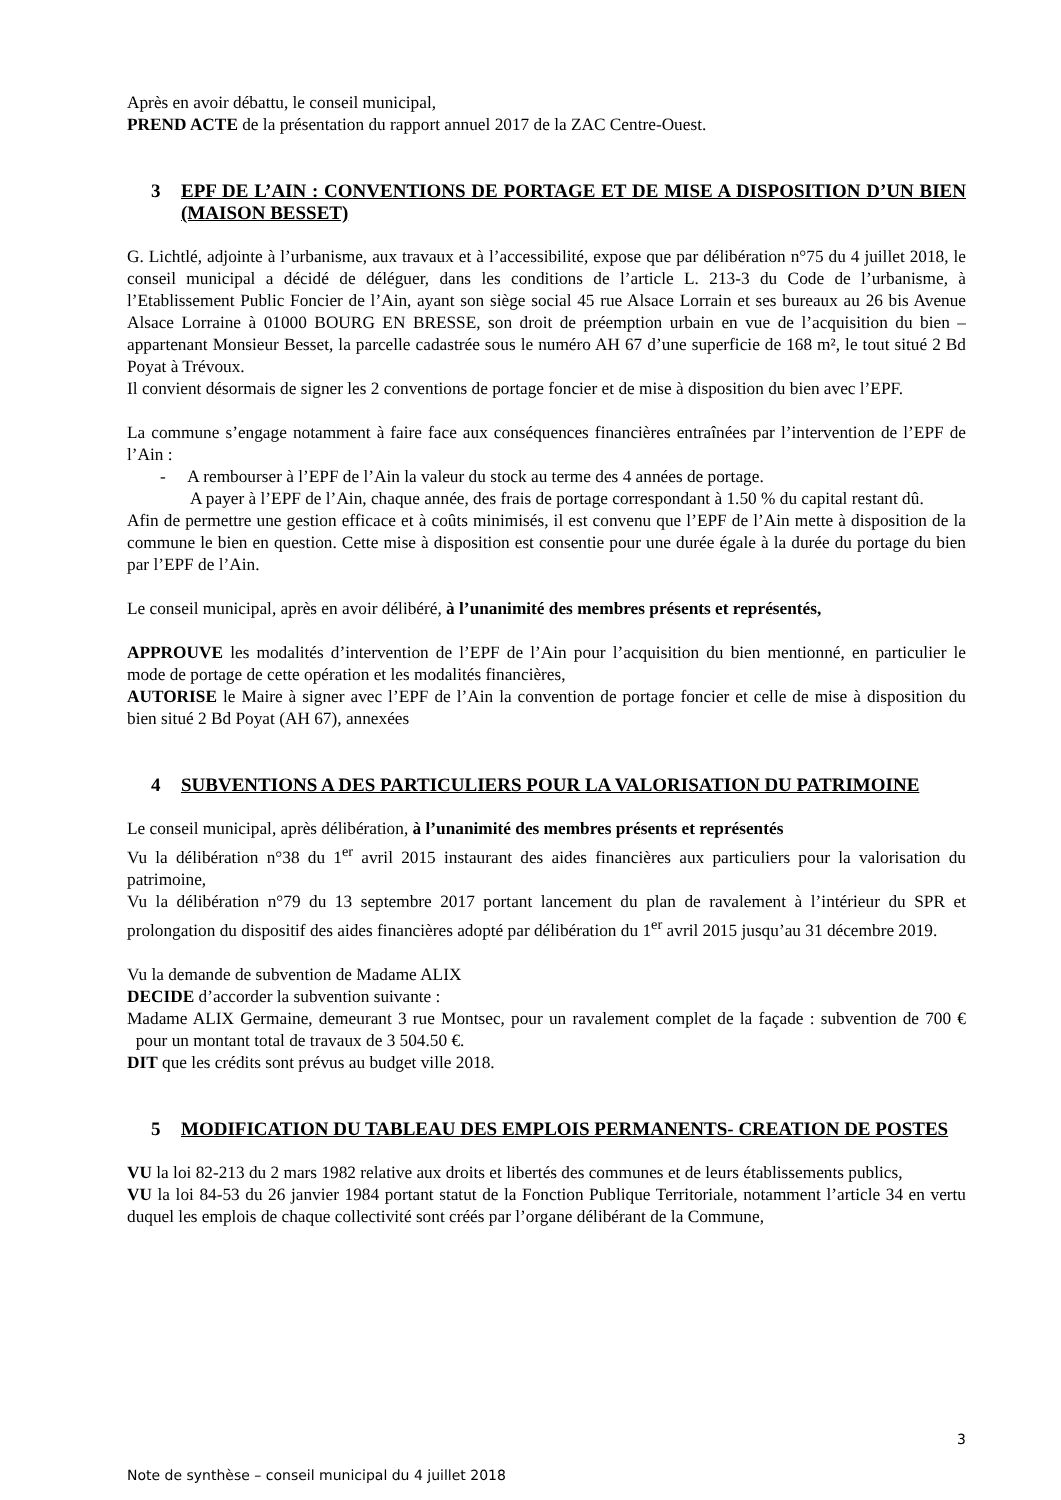Après en avoir débattu, le conseil municipal,
PREND ACTE de la présentation du rapport annuel 2017 de la ZAC Centre-Ouest.
3 EPF DE L’AIN : CONVENTIONS DE PORTAGE ET DE MISE A DISPOSITION D’UN BIEN (MAISON BESSET)
G. Lichtlé, adjointe à l’urbanisme, aux travaux et à l’accessibilité, expose que par délibération n°75 du 4 juillet 2018, le conseil municipal a décidé de déléguer, dans les conditions de l’article L. 213-3 du Code de l’urbanisme, à l’Etablissement Public Foncier de l’Ain, ayant son siège social 45 rue Alsace Lorrain et ses bureaux au 26 bis Avenue Alsace Lorraine à 01000 BOURG EN BRESSE, son droit de préemption urbain en vue de l’acquisition du bien – appartenant Monsieur Besset, la parcelle cadastrée sous le numéro AH 67 d’une superficie de 168 m², le tout situé 2 Bd Poyat à Trévoux.
Il convient désormais de signer les 2 conventions de portage foncier et de mise à disposition du bien avec l’EPF.
La commune s’engage notamment à faire face aux conséquences financières entraînées par l’intervention de l’EPF de l’Ain :
- A rembourser à l’EPF de l’Ain la valeur du stock au terme des 4 années de portage.
A payer à l’EPF de l’Ain, chaque année, des frais de portage correspondant à 1.50 % du capital restant dû.
Afin de permettre une gestion efficace et à coûts minimisés, il est convenu que l’EPF de l’Ain mette à disposition de la commune le bien en question. Cette mise à disposition est consentie pour une durée égale à la durée du portage du bien par l’EPF de l’Ain.
Le conseil municipal, après en avoir délibéré, à l’unanimité des membres présents et représentés,
APPROUVE les modalités d’intervention de l’EPF de l’Ain pour l’acquisition du bien mentionné, en particulier le mode de portage de cette opération et les modalités financières,
AUTORISE le Maire à signer avec l’EPF de l’Ain la convention de portage foncier et celle de mise à disposition du bien situé 2 Bd Poyat (AH 67), annexées
4 SUBVENTIONS A DES PARTICULIERS POUR LA VALORISATION DU PATRIMOINE
Le conseil municipal, après délibération, à l’unanimité des membres présents et représentés
Vu la délibération n°38 du 1<sup>er</sup> avril 2015 instaurant des aides financières aux particuliers pour la valorisation du patrimoine,
Vu la délibération n°79 du 13 septembre 2017 portant lancement du plan de ravalement à l’intérieur du SPR et prolongation du dispositif des aides financières adopté par délibération du 1<sup>er</sup> avril 2015 jusqu’au 31 décembre 2019.
Vu la demande de subvention de Madame ALIX
DECIDE d’accorder la subvention suivante :
Madame ALIX Germaine, demeurant 3 rue Montsec, pour un ravalement complet de la façade : subvention de 700 € pour un montant total de travaux de 3 504.50 €.
DIT que les crédits sont prévus au budget ville 2018.
5 MODIFICATION DU TABLEAU DES EMPLOIS PERMANENTS- CREATION DE POSTES
VU la loi 82-213 du 2 mars 1982 relative aux droits et libertés des communes et de leurs établissements publics,
VU la loi 84-53 du 26 janvier 1984 portant statut de la Fonction Publique Territoriale, notamment l’article 34 en vertu duquel les emplois de chaque collectivité sont créés par l’organe délibérant de la Commune,
3
Note de synthèse – conseil municipal du 4 juillet 2018